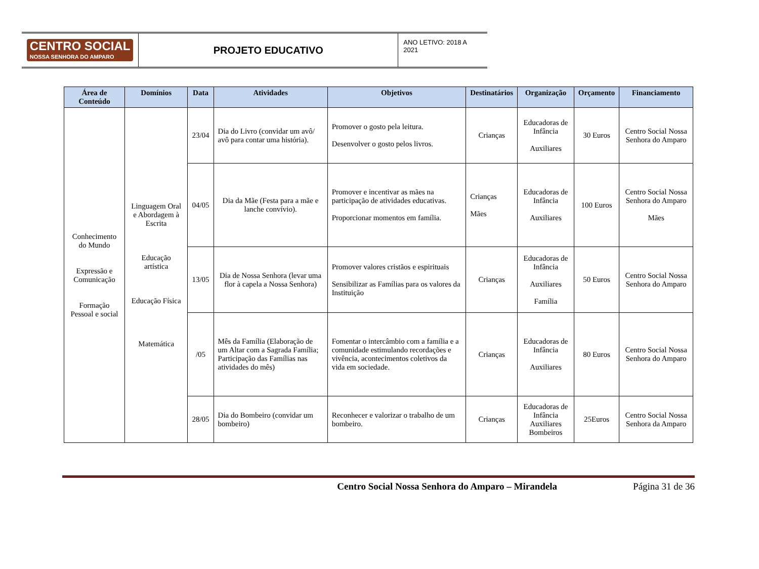CENTRO SOCIAL
NOSSA SENHORA DO AMPARO
PROJETO EDUCATIVO
ANO LETIVO: 2018 A 2021
| Área de Conteúdo | Domínios | Data | Atividades | Objetivos | Destinatários | Organização | Orçamento | Financiamento |
| --- | --- | --- | --- | --- | --- | --- | --- | --- |
| Conhecimento do Mundo Expressão e Comunicação Formação Pessoal e social | Linguagem Oral e Abordagem à Escrita Educação artística Educação Física Matemática | 23/04 | Dia do Livro (convidar um avô/ avô para contar uma história). | Promover o gosto pela leitura. Desenvolver o gosto pelos livros. | Crianças | Educadoras de Infância Auxiliares | 30 Euros | Centro Social Nossa Senhora do Amparo |
| | | 04/05 | Dia da Mãe (Festa para a mãe e lanche convívio). | Promover e incentivar as mães na participação de atividades educativas. Proporcionar momentos em família. | Crianças Mães | Educadoras de Infância Auxiliares | 100 Euros | Centro Social Nossa Senhora do Amparo Mães |
| | | 13/05 | Dia de Nossa Senhora (levar uma flor à capela a Nossa Senhora) | Promover valores cristãos e espirituais Sensibilizar as Famílias para os valores da Instituição | Crianças | Educadoras de Infância Auxiliares Família | 50 Euros | Centro Social Nossa Senhora do Amparo |
| | | /05 | Mês da Família (Elaboração de um Altar com a Sagrada Família; Participação das Famílias nas atividades do mês) | Fomentar o intercâmbio com a família e a comunidade estimulando recordações e vivência, acontecimentos coletivos da vida em sociedade. | Crianças | Educadoras de Infância Auxiliares | 80 Euros | Centro Social Nossa Senhora do Amparo |
| | | 28/05 | Dia do Bombeiro (convidar um bombeiro) | Reconhecer e valorizar o trabalho de um bombeiro. | Crianças | Educadoras de Infância Auxiliares Bombeiros | 25Euros | Centro Social Nossa Senhora da Amparo |
Centro Social Nossa Senhora do Amparo – Mirandela Página 31 de 36